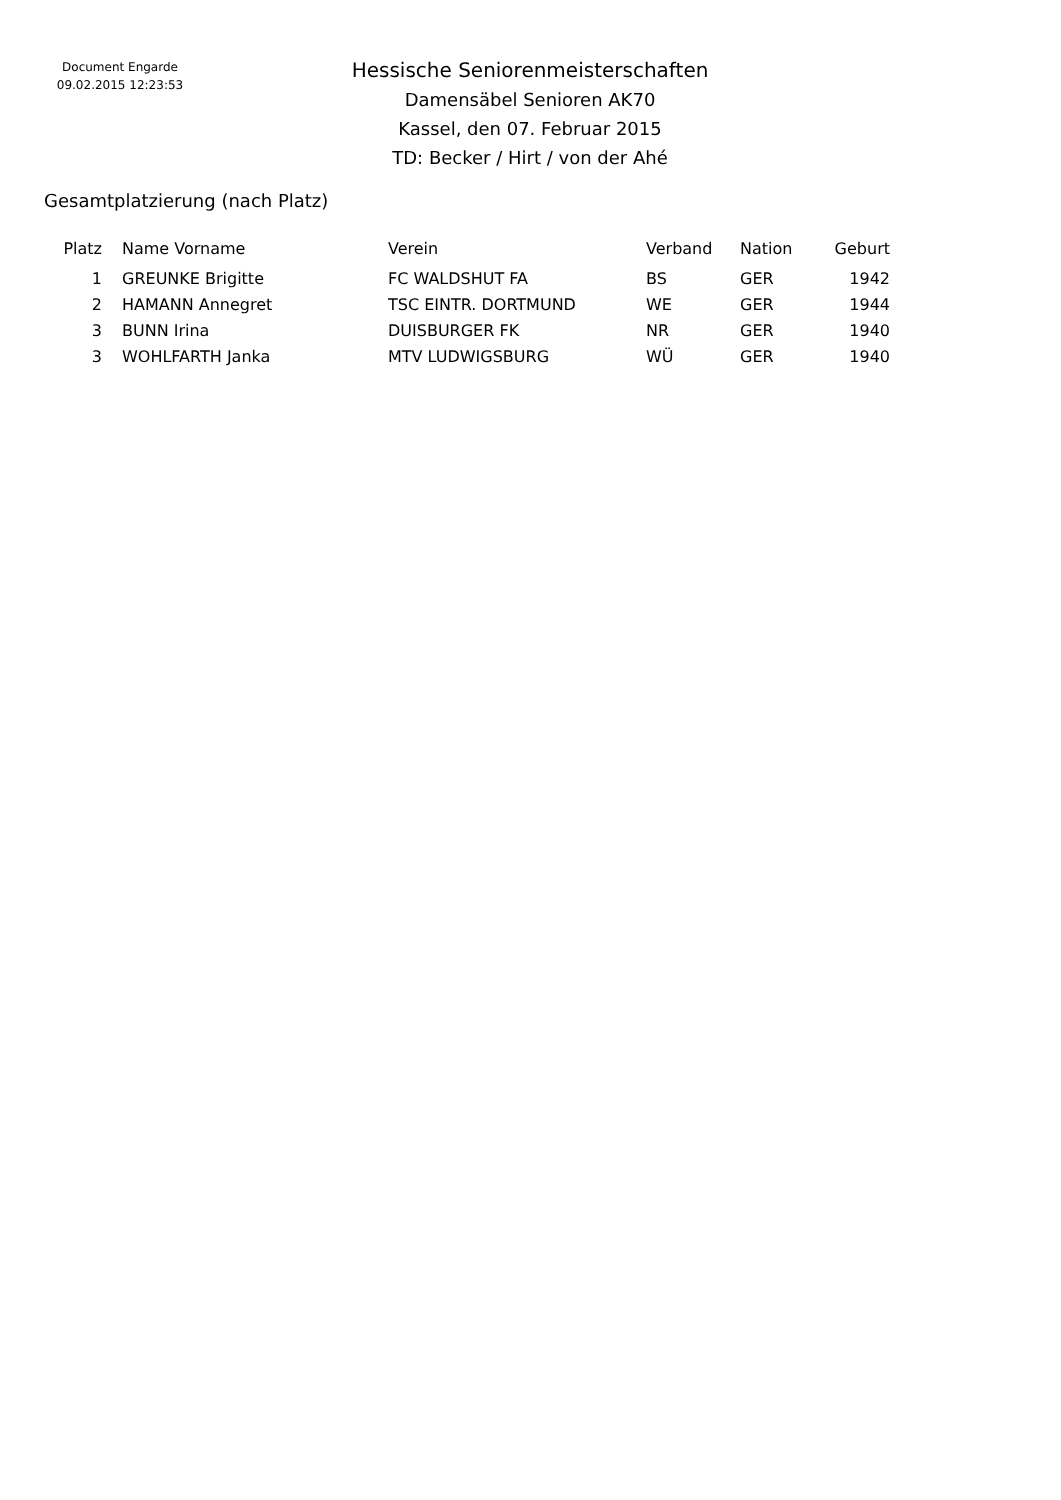Document Engarde
09.02.2015 12:23:53
Hessische Seniorenmeisterschaften
Damensäbel Senioren AK70
Kassel, den 07. Februar 2015
TD: Becker / Hirt / von der Ahé
Gesamtplatzierung (nach Platz)
| Platz | | Name Vorname | Verein | Verband | Nation | Geburt |
| --- | --- | --- | --- | --- | --- | --- |
| 1 | | GREUNKE Brigitte | FC WALDSHUT FA | BS | GER | 1942 |
| 2 | | HAMANN Annegret | TSC EINTR. DORTMUND | WE | GER | 1944 |
| 3 | | BUNN Irina | DUISBURGER FK | NR | GER | 1940 |
| 3 | | WOHLFARTH Janka | MTV LUDWIGSBURG | WÜ | GER | 1940 |